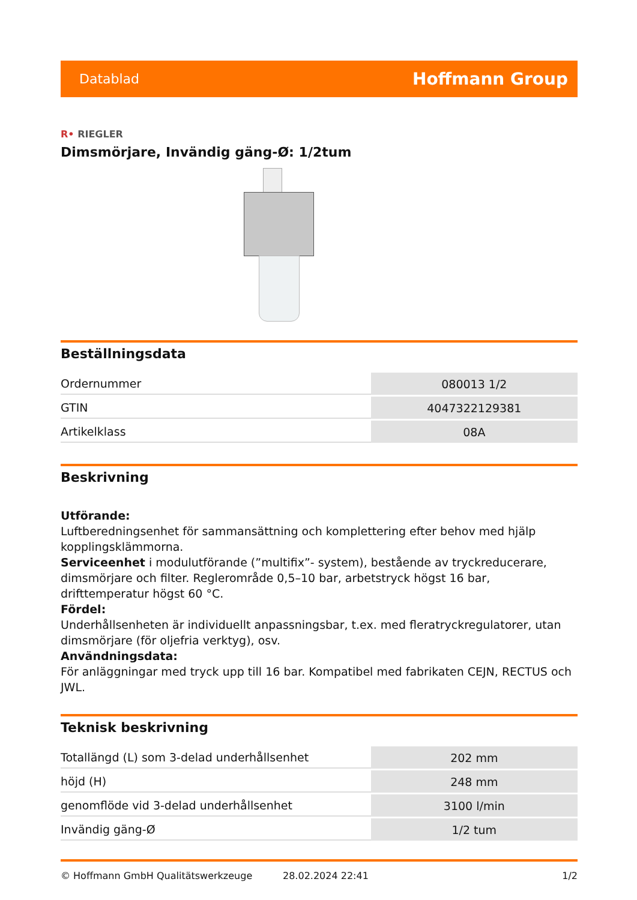Datablad Hoffmann Group
R• RIEGLER
Dimsmörjare, Invändig gäng-Ø: 1/2tum
Beställningsdata
| Ordernummer | 080013 1/2 |
| GTIN | 4047322129381 |
| Artikelklass | 08A |
Beskrivning
Utförande:
Luftberedningsenhet för sammansättning och komplettering efter behov med hjälp kopplingsklämmorna.
Serviceenhet i modulutförande (”multifix”- system), bestående av tryckreducerare, dimsmörjare och filter. Reglerområde 0,5–10 bar, arbetstryck högst 16 bar, drifttemperatur högst 60 °C.
Fördel:
Underhållsenheten är individuellt anpassningsbar, t.ex. med fleratryckregulatorer, utan dimsmörjare (för oljefria verktyg), osv.
Användningsdata:
För anläggningar med tryck upp till 16 bar. Kompatibel med fabrikaten CEJN, RECTUS och JWL.
Teknisk beskrivning
| Totallängd (L) som 3-delad underhållsenhet | 202 mm |
| höjd (H) | 248 mm |
| genomflöde vid 3-delad underhållsenhet | 3100 l/min |
| Invändig gäng-Ø | 1/2 tum |
© Hoffmann GmbH Qualitätswerkzeuge 28.02.2024 22:41 1/2